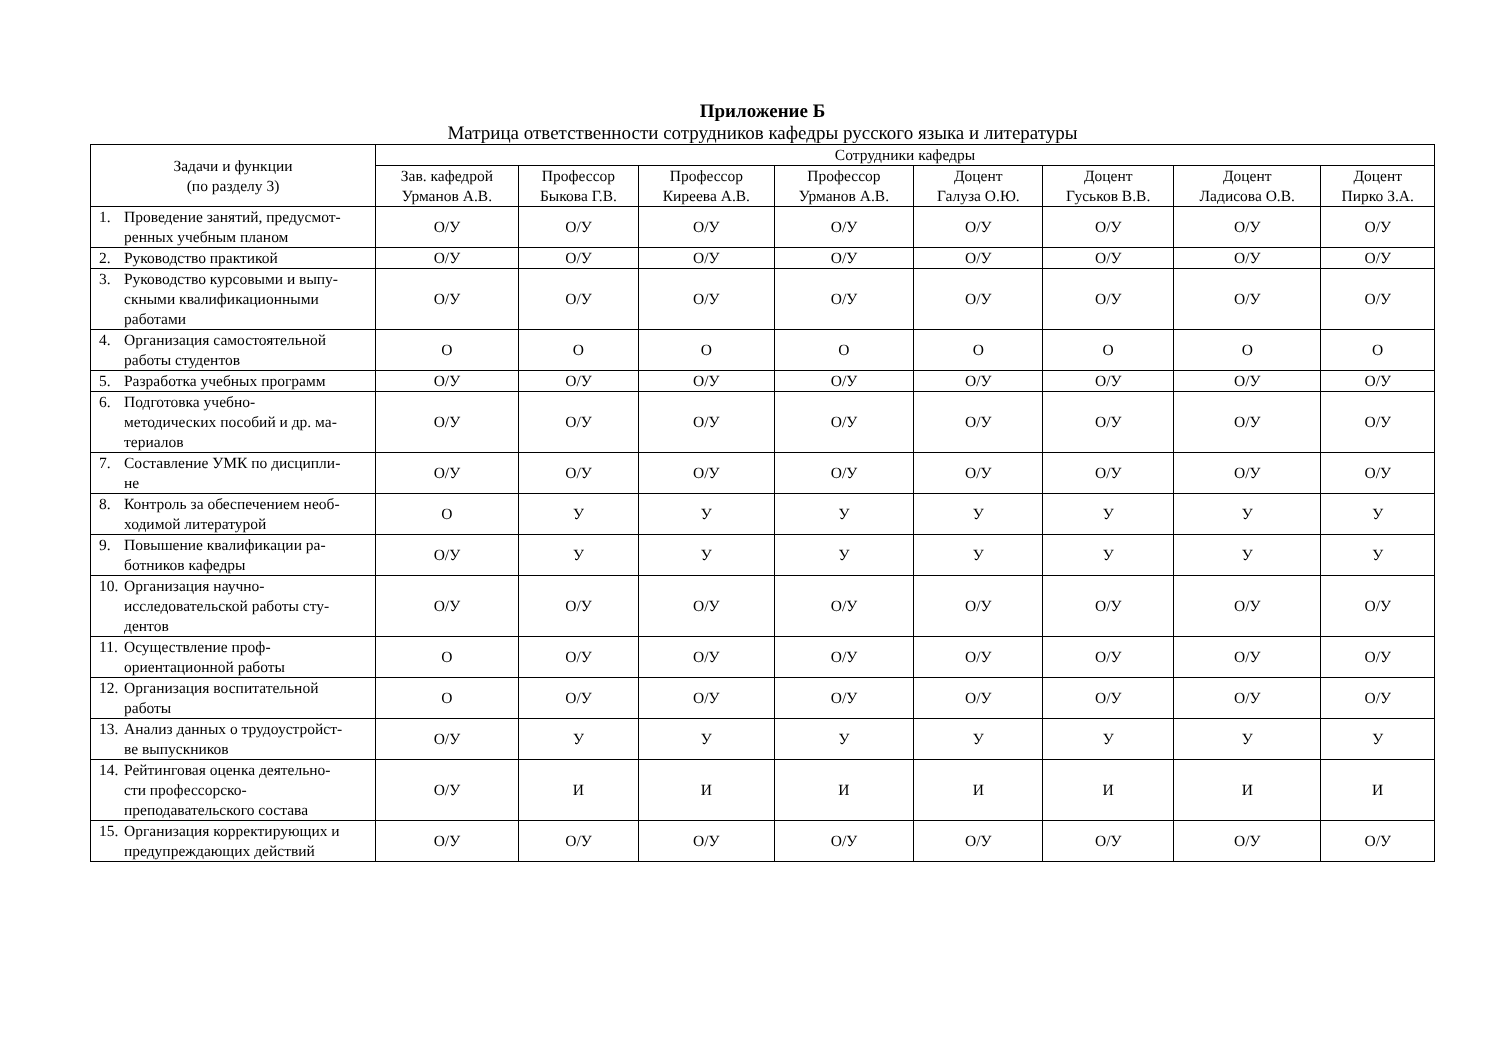Приложение Б
Матрица ответственности сотрудников кафедры русского языка и литературы
| Задачи и функции (по разделу 3) | Сотрудники кафедры | | | | | | | |
| --- | --- | --- | --- | --- | --- | --- | --- | --- |
| | Зав. кафедрой Урманов А.В. | Профессор Быкова Г.В. | Профессор Киреева А.В. | Профессор Урманов А.В. | Доцент Галуза О.Ю. | Доцент Гуськов В.В. | Доцент Ладисова О.В. | Доцент Пирко З.А. |
| 1. Проведение занятий, предусмот- ренных учебным планом | О/У | О/У | О/У | О/У | О/У | О/У | О/У | О/У |
| 2. Руководство практикой | О/У | О/У | О/У | О/У | О/У | О/У | О/У | О/У |
| 3. Руководство курсовыми и выпу- скными квалификационными работами | О/У | О/У | О/У | О/У | О/У | О/У | О/У | О/У |
| 4. Организация самостоятельной работы студентов | О | О | О | О | О | О | О | О |
| 5. Разработка учебных программ | О/У | О/У | О/У | О/У | О/У | О/У | О/У | О/У |
| 6. Подготовка учебно- методических пособий и др. ма-териалов | О/У | О/У | О/У | О/У | О/У | О/У | О/У | О/У |
| 7. Составление УМК по дисципли- не | О/У | О/У | О/У | О/У | О/У | О/У | О/У | О/У |
| 8. Контроль за обеспечением необ- ходимой литературой | О | У | У | У | У | У | У | У |
| 9. Повышение квалификации ра- ботников кафедры | О/У | У | У | У | У | У | У | У |
| 10. Организация научно- исследовательской работы сту-дентов | О/У | О/У | О/У | О/У | О/У | О/У | О/У | О/У |
| 11. Осуществление проф- ориентационной работы | О | О/У | О/У | О/У | О/У | О/У | О/У | О/У |
| 12. Организация воспитательной работы | О | О/У | О/У | О/У | О/У | О/У | О/У | О/У |
| 13. Анализ данных о трудоустройст- ве выпускников | О/У | У | У | У | У | У | У | У |
| 14. Рейтинговая оценка деятельно- сти профессорско-преподавательского состава | О/У | И | И | И | И | И | И | И |
| 15. Организация корректирующих и предупреждающих действий | О/У | О/У | О/У | О/У | О/У | О/У | О/У | О/У |